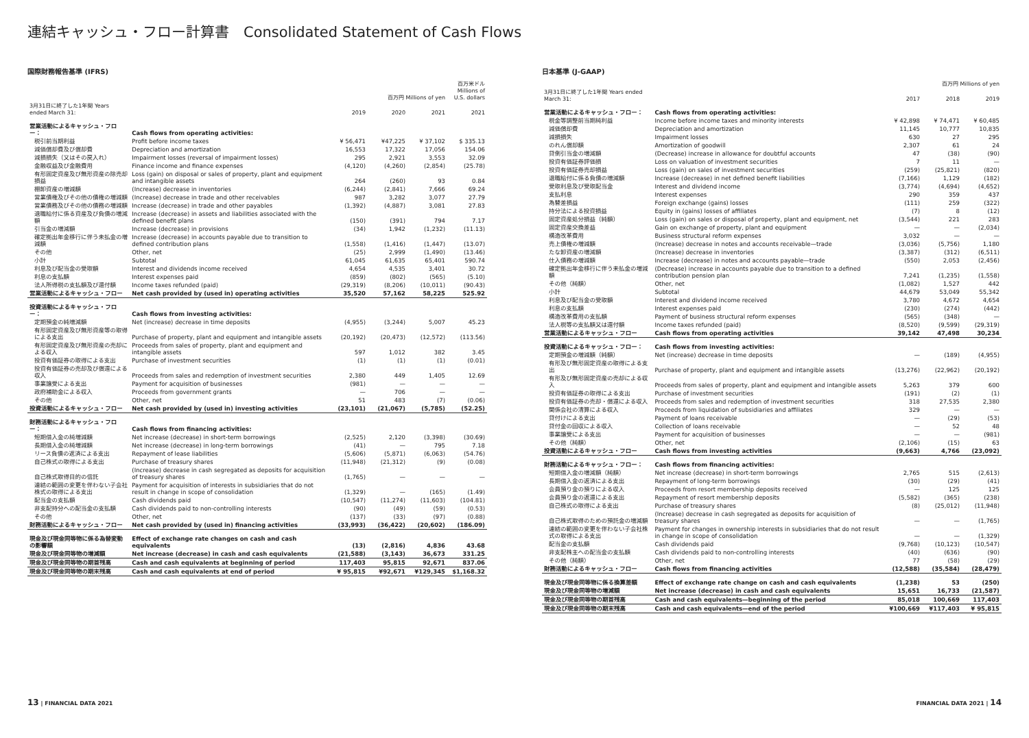連結キャッシュ・フロー計算書　Consolidated Statement of Cash Flows
国際財務報告基準 (IFRS)
| | | | 百万円 Millions of yen | | 百万米ドル Millions of U.S. dollars |
| --- | --- | --- | --- | --- | --- |
| 3月31日に終了した1年間 Years ended March 31: | | 2019 | 2020 | 2021 | 2021 |
| 営業活動によるキャッシュ・フロー： | Cash flows from operating activities: | | | | |
| 税引前当期利益 | Profit before income taxes | ¥ 56,471 | ¥47,225 | ¥ 37,102 | $ 335.13 |
| 減価償却費及び償却費 | Depreciation and amortization | 16,553 | 17,322 | 17,056 | 154.06 |
| 減損損失（又はその戻入れ） | Impairment losses (reversal of impairment losses) | 295 | 2,921 | 3,553 | 32.09 |
| 金融収益及び金融費用 | Finance income and finance expenses | (4,120) | (4,260) | (2,854) | (25.78) |
| 有形固定資産及び無形資産の除売却損益 | Loss (gain) on disposal or sales of property, plant and equipment and intangible assets | 264 | (260) | 93 | 0.84 |
| 棚卸資産の増減額 | (Increase) decrease in inventories | (6,244) | (2,841) | 7,666 | 69.24 |
| 営業債権及びその他の債権の増減額 | (Increase) decrease in trade and other receivables | 987 | 3,282 | 3,077 | 27.79 |
| 営業債務及びその他の債務の増減額 | Increase (decrease) in trade and other payables | (1,392) | (4,887) | 3,081 | 27.83 |
| 退職給付に係る資産及び負債の増減額 | Increase (decrease) in assets and liabilities associated with the defined benefit plans | (150) | (391) | 794 | 7.17 |
| 引当金の増減額 | Increase (decrease) in provisions | (34) | 1,942 | (1,232) | (11.13) |
| 確定拠出年金移行に伴う未払金の増減額 | Increase (decrease) in accounts payable due to transition to defined contribution plans | (1,558) | (1,416) | (1,447) | (13.07) |
| その他 | Other, net | (25) | 2,999 | (1,490) | (13.46) |
| 小計 | Subtotal | 61,045 | 61,635 | 65,401 | 590.74 |
| 利息及び配当金の受取額 | Interest and dividends income received | 4,654 | 4,535 | 3,401 | 30.72 |
| 利息の支払額 | Interest expenses paid | (859) | (802) | (565) | (5.10) |
| 法人所得税の支払額及び還付額 | Income taxes refunded (paid) | (29,319) | (8,206) | (10,011) | (90.43) |
| 営業活動によるキャッシュ・フロー | Net cash provided by (used in) operating activities | 35,520 | 57,162 | 58,225 | 525.92 |
| 投資活動によるキャッシュ・フロー： | Cash flows from investing activities: | | | | |
| 定期預金の純増減額 | Net (increase) decrease in time deposits | (4,955) | (3,244) | 5,007 | 45.23 |
| 有形固定資産及び無形資産等の取得による支出 | Purchase of property, plant and equipment and intangible assets | (20,192) | (20,473) | (12,572) | (113.56) |
| 有形固定資産及び無形資産の売却による収入 | Proceeds from sales of property, plant and equipment and intangible assets | 597 | 1,012 | 382 | 3.45 |
| 投資有価証券の取得による支出 | Purchase of investment securities | (1) | (1) | (1) | (0.01) |
| 投資有価証券の売却及び償還による収入 | Proceeds from sales and redemption of investment securities | 2,380 | 449 | 1,405 | 12.69 |
| 事業譲受による支出 | Payment for acquisition of businesses | (981) | — | — | — |
| 政府補助金による収入 | Proceeds from government grants | — | 706 | — | — |
| その他 | Other, net | 51 | 483 | (7) | (0.06) |
| 投資活動によるキャッシュ・フロー | Net cash provided by (used in) investing activities | (23,101) | (21,067) | (5,785) | (52.25) |
| 財務活動によるキャッシュ・フロー： | Cash flows from financing activities: | | | | |
| 短期借入金の純増減額 | Net increase (decrease) in short-term borrowings | (2,525) | 2,120 | (3,398) | (30.69) |
| 長期借入金の純増減額 | Net increase (decrease) in long-term borrowings | (41) | — | 795 | 7.18 |
| リース負債の返済による支出 | Repayment of lease liabilities | (5,606) | (5,871) | (6,063) | (54.76) |
| 自己株式の取得による支出 | Purchase of treasury shares | (11,948) | (21,312) | (9) | (0.08) |
| 自己株式取得目的の信託 | (Increase) decrease in cash segregated as deposits for acquisition of treasury shares | (1,765) | — | — | — |
| 連結の範囲の変更を伴わない子会社株式の取得による支出 | Payment for acquisition of interests in subsidiaries that do not result in change in scope of consolidation | (1,329) | — | (165) | (1.49) |
| 配当金の支払額 | Cash dividends paid | (10,547) | (11,274) | (11,603) | (104.81) |
| 非支配持分への配当金の支払額 | Cash dividends paid to non-controlling interests | (90) | (49) | (59) | (0.53) |
| その他 | Other, net | (137) | (33) | (97) | (0.88) |
| 財務活動によるキャッシュ・フロー | Net cash provided by (used in) financing activities | (33,993) | (36,422) | (20,602) | (186.09) |
| 現金及び現金同等物に係る為替変動の影響額 | Effect of exchange rate changes on cash and cash equivalents | (13) | (2,816) | 4,836 | 43.68 |
| 現金及び現金同等物の増減額 | Net increase (decrease) in cash and cash equivalents | (21,588) | (3,143) | 36,673 | 331.25 |
| 現金及び現金同等物の期首残高 | Cash and cash equivalents at beginning of period | 117,403 | 95,815 | 92,671 | 837.06 |
| 現金及び現金同等物の期末残高 | Cash and cash equivalents at end of period | ¥ 95,815 | ¥92,671 | ¥129,345 | $1,168.32 |
日本基準 (J-GAAP)
| | | 百万円 Millions of yen | | |
| --- | --- | --- | --- | --- |
| 3月31日に終了した1年間 Years ended March 31: | | 2017 | 2018 | 2019 |
| 営業活動によるキャッシュ・フロー： | Cash flows from operating activities: | | | |
| 税金等調整前当期純利益 | Income before income taxes and minority interests | ¥ 42,898 | ¥ 74,471 | ¥ 60,485 |
| 減価償却費 | Depreciation and amortization | 11,145 | 10,777 | 10,835 |
| 減損損失 | Impairment losses | 630 | 27 | 295 |
| のれん償却額 | Amortization of goodwill | 2,307 | 61 | 24 |
| 貸倒引当金の増減額 | (Decrease) increase in allowance for doubtful accounts | 47 | (38) | (90) |
| 投資有価証券評価損 | Loss on valuation of investment securities | 7 | 11 | — |
| 投資有価証券売却損益 | Loss (gain) on sales of investment securities | (259) | (25,821) | (820) |
| 退職給付に係る負債の増減額 | Increase (decrease) in net defined benefit liabilities | (7,166) | 1,129 | (182) |
| 受取利息及び受取配当金 | Interest and dividend income | (3,774) | (4,694) | (4,652) |
| 支払利息 | Interest expenses | 290 | 359 | 437 |
| 為替差損益 | Foreign exchange (gains) losses | (111) | 259 | (322) |
| 持分法による投資損益 | Equity in (gains) losses of affiliates | (7) | 8 | (12) |
| 固定資産処分損益（純額） | Loss (gain) on sales or disposal of property, plant and equipment, net | (3,544) | 221 | 283 |
| 固定資産交換差益 | Gain on exchange of property, plant and equipment | — | — | (2,034) |
| 構造改革費用 | Business structural reform expenses | 3,032 | — | — |
| 売上債権の増減額 | (Increase) decrease in notes and accounts receivable—trade | (3,036) | (5,756) | 1,180 |
| たな卸資産の増減額 | (Increase) decrease in inventories | (3,387) | (312) | (6,511) |
| 仕入債務の増減額 | Increase (decrease) in notes and accounts payable—trade | (550) | 2,053 | (2,456) |
| 確定拠出年金移行に伴う未払金の増減額 | (Decrease) increase in accounts payable due to transition to a defined contribution pension plan | 7,241 | (1,235) | (1,558) |
| その他（純額） | Other, net | (1,082) | 1,527 | 442 |
| 小計 | Subtotal | 44,679 | 53,049 | 55,342 |
| 利息及び配当金の受取額 | Interest and dividend income received | 3,780 | 4,672 | 4,654 |
| 利息の支払額 | Interest expenses paid | (230) | (274) | (442) |
| 構造改革費用の支払額 | Payment of business structural reform expenses | (565) | (348) | — |
| 法人税等の支払額又は還付額 | Income taxes refunded (paid) | (8,520) | (9,599) | (29,319) |
| 営業活動によるキャッシュ・フロー | Cash flows from operating activities | 39,142 | 47,498 | 30,234 |
| 投資活動によるキャッシュ・フロー： | Cash flows from investing activities: | | | |
| 定期預金の増減額（純額） | Net (increase) decrease in time deposits | — | (189) | (4,955) |
| 有形及び無形固定資産の取得による支出 | Purchase of property, plant and equipment and intangible assets | (13,276) | (22,962) | (20,192) |
| 有形及び無形固定資産の売却による収入 | Proceeds from sales of property, plant and equipment and intangible assets | 5,263 | 379 | 600 |
| 投資有価証券の取得による支出 | Purchase of investment securities | (191) | (2) | (1) |
| 投資有価証券の売却・償還による収入 | Proceeds from sales and redemption of investment securities | 318 | 27,535 | 2,380 |
| 関係会社の清算による収入 | Proceeds from liquidation of subsidiaries and affiliates | 329 | — | — |
| 貸付けによる支出 | Payment of loans receivable | — | (29) | (53) |
| 貸付金の回収による収入 | Collection of loans receivable | — | 52 | 48 |
| 事業譲受による支出 | Payment for acquisition of businesses | — | — | (981) |
| その他（純額） | Other, net | (2,106) | (15) | 63 |
| 投資活動によるキャッシュ・フロー | Cash flows from investing activities | (9,663) | 4,766 | (23,092) |
| 財務活動によるキャッシュ・フロー： | Cash flows from financing activities: | | | |
| 短期借入金の増減額（純額） | Net increase (decrease) in short-term borrowings | 2,765 | 515 | (2,613) |
| 長期借入金の返済による支出 | Repayment of long-term borrowings | (30) | (29) | (41) |
| 会員預り金の預りによる収入 | Proceeds from resort membership deposits received | — | 125 | 125 |
| 会員預り金の返還による支出 | Repayment of resort membership deposits | (5,582) | (365) | (238) |
| 自己株式の取得による支出 | Purchase of treasury shares | (8) | (25,012) | (11,948) |
| 自己株式取得のための預託金の増減額 | (Increase) decrease in cash segregated as deposits for acquisition of treasury shares | — | — | (1,765) |
| 連結の範囲の変更を伴わない子会社株式の取得による支出 | Payment for changes in ownership interests in subsidiaries that do not result in change in scope of consolidation | — | — | (1,329) |
| 配当金の支払額 | Cash dividends paid | (9,768) | (10,123) | (10,547) |
| 非支配株主への配当金の支払額 | Cash dividends paid to non-controlling interests | (40) | (636) | (90) |
| その他（純額） | Other, net | 77 | (58) | (29) |
| 財務活動によるキャッシュ・フロー | Cash flows from financing activities | (12,588) | (35,584) | (28,479) |
| 現金及び現金同等物に係る換算差額 | Effect of exchange rate change on cash and cash equivalents | (1,238) | 53 | (250) |
| 現金及び現金同等物の増減額 | Net increase (decrease) in cash and cash equivalents | 15,651 | 16,733 | (21,587) |
| 現金及び現金同等物の期首残高 | Cash and cash equivalents—beginning of the period | 85,018 | 100,669 | 117,403 |
| 現金及び現金同等物の期末残高 | Cash and cash equivalents—end of the period | ¥100,669 | ¥117,403 | ¥ 95,815 |
13 | FINANCIAL DATA 2021 FINANCIAL DATA 2021 | 14